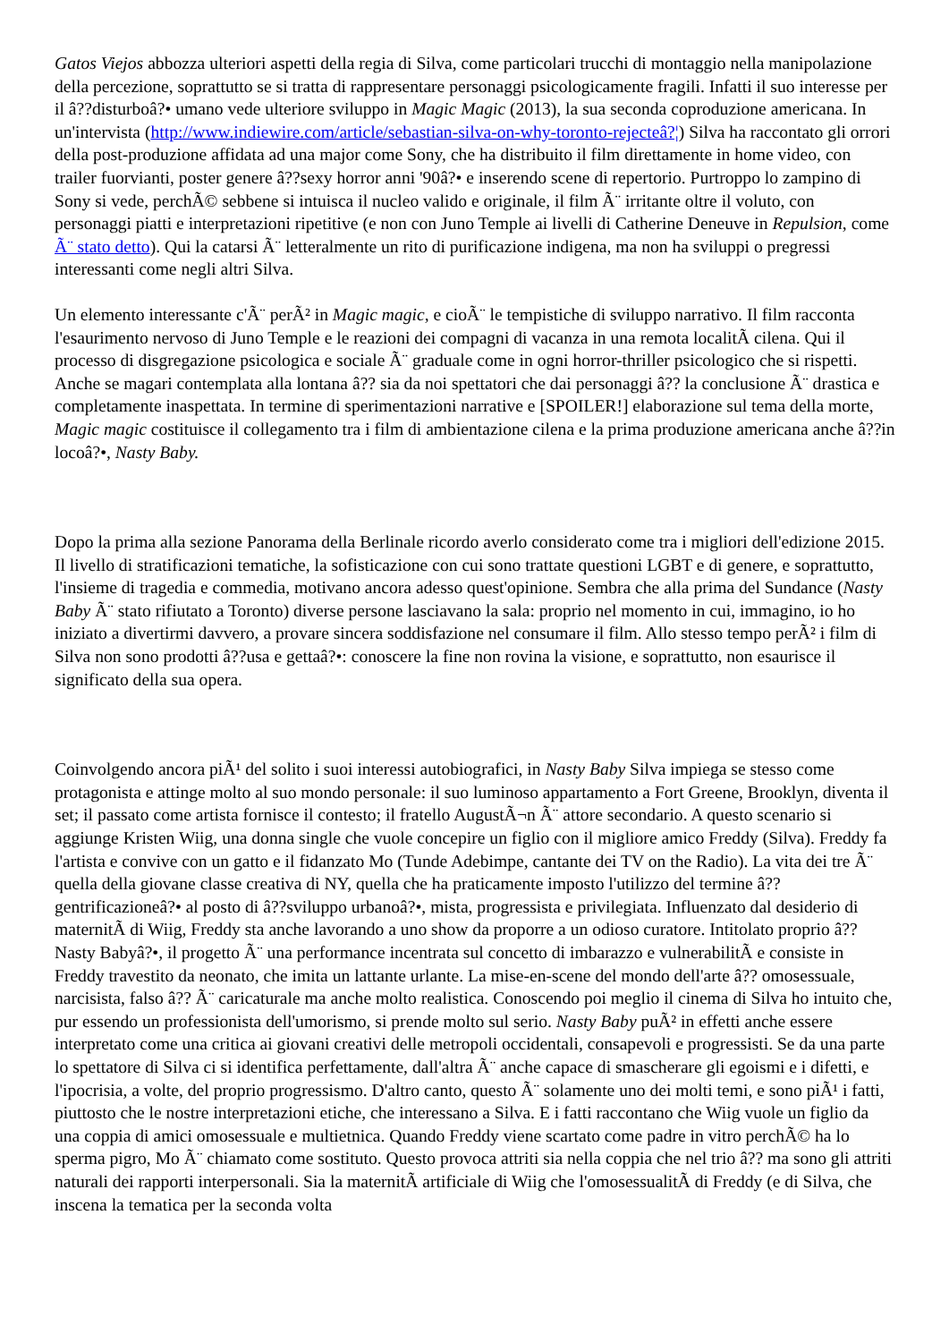Gatos Viejos abbozza ulteriori aspetti della regia di Silva, come particolari trucchi di montaggio nella manipolazione della percezione, soprattutto se si tratta di rappresentare personaggi psicologicamente fragili. Infatti il suo interesse per il â??disturboâ?• umano vede ulteriore sviluppo in Magic Magic (2013), la sua seconda coproduzione americana. In un'intervista (http://www.indiewire.com/article/sebastian-silva-on-why-toronto-rejecteâ?¦) Silva ha raccontato gli orrori della post-produzione affidata ad una major come Sony, che ha distribuito il film direttamente in home video, con trailer fuorvianti, poster genere â??sexy horror anni '90â?• e inserendo scene di repertorio. Purtroppo lo zampino di Sony si vede, perchÃ© sebbene si intuisca il nucleo valido e originale, il film Ã¨ irritante oltre il voluto, con personaggi piatti e interpretazioni ripetitive (e non con Juno Temple ai livelli di Catherine Deneuve in Repulsion, come Ã¨ stato detto). Qui la catarsi Ã¨ letteralmente un rito di purificazione indigena, ma non ha sviluppi o pregressi interessanti come negli altri Silva.
Un elemento interessante c'Ã¨ perÃ² in Magic magic, e cioÃ¨ le tempistiche di sviluppo narrativo. Il film racconta l'esaurimento nervoso di Juno Temple e le reazioni dei compagni di vacanza in una remota localitÃ cilena. Qui il processo di disgregazione psicologica e sociale Ã¨ graduale come in ogni horror-thriller psicologico che si rispetti. Anche se magari contemplata alla lontana â?? sia da noi spettatori che dai personaggi â?? la conclusione Ã¨ drastica e completamente inaspettata. In termine di sperimentazioni narrative e [SPOILER!] elaborazione sul tema della morte, Magic magic costituisce il collegamento tra i film di ambientazione cilena e la prima produzione americana anche â??in locoâ?•, Nasty Baby.
Dopo la prima alla sezione Panorama della Berlinale ricordo averlo considerato come tra i migliori dell'edizione 2015. Il livello di stratificazioni tematiche, la sofisticazione con cui sono trattate questioni LGBT e di genere, e soprattutto, l'insieme di tragedia e commedia, motivano ancora adesso quest'opinione. Sembra che alla prima del Sundance (Nasty Baby Ã¨ stato rifiutato a Toronto) diverse persone lasciavano la sala: proprio nel momento in cui, immagino, io ho iniziato a divertirmi davvero, a provare sincera soddisfazione nel consumare il film. Allo stesso tempo perÃ² i film di Silva non sono prodotti â??usa e gettaâ?•: conoscere la fine non rovina la visione, e soprattutto, non esaurisce il significato della sua opera.
Coinvolgendo ancora piÃ¹ del solito i suoi interessi autobiografici, in Nasty Baby Silva impiega se stesso come protagonista e attinge molto al suo mondo personale: il suo luminoso appartamento a Fort Greene, Brooklyn, diventa il set; il passato come artista fornisce il contesto; il fratello AugustÃ¬n Ã¨ attore secondario. A questo scenario si aggiunge Kristen Wiig, una donna single che vuole concepire un figlio con il migliore amico Freddy (Silva). Freddy fa l'artista e convive con un gatto e il fidanzato Mo (Tunde Adebimpe, cantante dei TV on the Radio). La vita dei tre Ã¨ quella della giovane classe creativa di NY, quella che ha praticamente imposto l'utilizzo del termine â??gentrificazioneâ?• al posto di â??sviluppo urbanoâ?•, mista, progressista e privilegiata. Influenzato dal desiderio di maternitÃ di Wiig, Freddy sta anche lavorando a uno show da proporre a un odioso curatore. Intitolato proprio â??Nasty Babyâ?•, il progetto Ã¨ una performance incentrata sul concetto di imbarazzo e vulnerabilitÃ e consiste in Freddy travestito da neonato, che imita un lattante urlante. La mise-en-scene del mondo dell'arte â?? omosessuale, narcisista, falso â?? Ã¨ caricaturale ma anche molto realistica. Conoscendo poi meglio il cinema di Silva ho intuito che, pur essendo un professionista dell'umorismo, si prende molto sul serio. Nasty Baby puÃ² in effetti anche essere interpretato come una critica ai giovani creativi delle metropoli occidentali, consapevoli e progressisti. Se da una parte lo spettatore di Silva ci si identifica perfettamente, dall'altra Ã¨ anche capace di smascherare gli egoismi e i difetti, e l'ipocrisia, a volte, del proprio progressismo. D'altro canto, questo Ã¨ solamente uno dei molti temi, e sono piÃ¹ i fatti, piuttosto che le nostre interpretazioni etiche, che interessano a Silva. E i fatti raccontano che Wiig vuole un figlio da una coppia di amici omosessuale e multietnica. Quando Freddy viene scartato come padre in vitro perchÃ© ha lo sperma pigro, Mo Ã¨ chiamato come sostituto. Questo provoca attriti sia nella coppia che nel trio â?? ma sono gli attriti naturali dei rapporti interpersonali. Sia la maternitÃ artificiale di Wiig che l'omosessualitÃ di Freddy (e di Silva, che inscena la tematica per la seconda volta